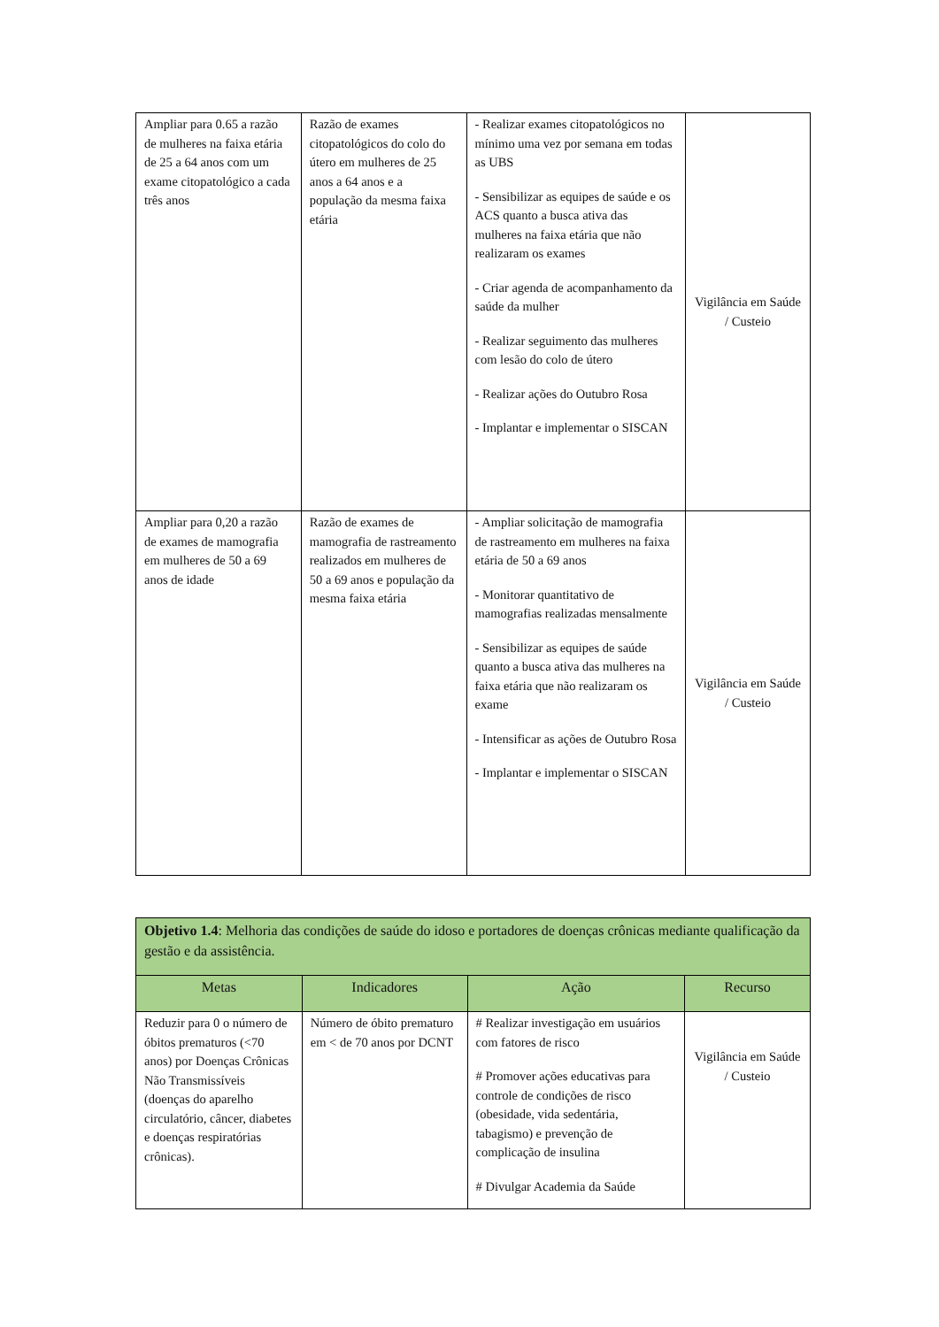| Ampliar para 0.65 a razão de mulheres na faixa etária de 25 a 64 anos com um exame citopatológico a cada três anos | Razão de exames citopatológicos do colo do útero em mulheres de 25 anos a 64 anos e a população da mesma faixa etária | - Realizar exames citopatológicos no mínimo uma vez por semana em todas as UBS - Sensibilizar as equipes de saúde e os ACS quanto a busca ativa das mulheres na faixa etária que não realizaram os exames - Criar agenda de acompanhamento da saúde da mulher - Realizar seguimento das mulheres com lesão do colo de útero - Realizar ações do Outubro Rosa - Implantar e implementar o SISCAN | Vigilância em Saúde / Custeio |
| Ampliar para 0,20 a razão de exames de mamografia em mulheres de 50 a 69 anos de idade | Razão de exames de mamografia de rastreamento realizados em mulheres de 50 a 69 anos e população da mesma faixa etária | - Ampliar solicitação de mamografia de rastreamento em mulheres na faixa etária de 50 a 69 anos - Monitorar quantitativo de mamografias realizadas mensalmente - Sensibilizar as equipes de saúde quanto a busca ativa das mulheres na faixa etária que não realizaram os exame - Intensificar as ações de Outubro Rosa - Implantar e implementar o SISCAN | Vigilância em Saúde / Custeio |
| Objetivo 1.4 : Melhoria das condições de saúde do idoso e portadores de doenças crônicas mediante qualificação da gestão e da assistência. | | | |
| Metas | Indicadores | Ação | Recurso |
| Reduzir para 0 o número de óbitos prematuros (<70 anos) por Doenças Crônicas Não Transmissíveis (doenças do aparelho circulatório, câncer, diabetes e doenças respiratórias crônicas). | Número de óbito prematuro em < de 70 anos por DCNT | # Realizar investigação em usuários com fatores de risco # Promover ações educativas para controle de condições de risco (obesidade, vida sedentária, tabagismo) e prevenção de complicação de insulina # Divulgar Academia da Saúde | Vigilância em Saúde / Custeio |